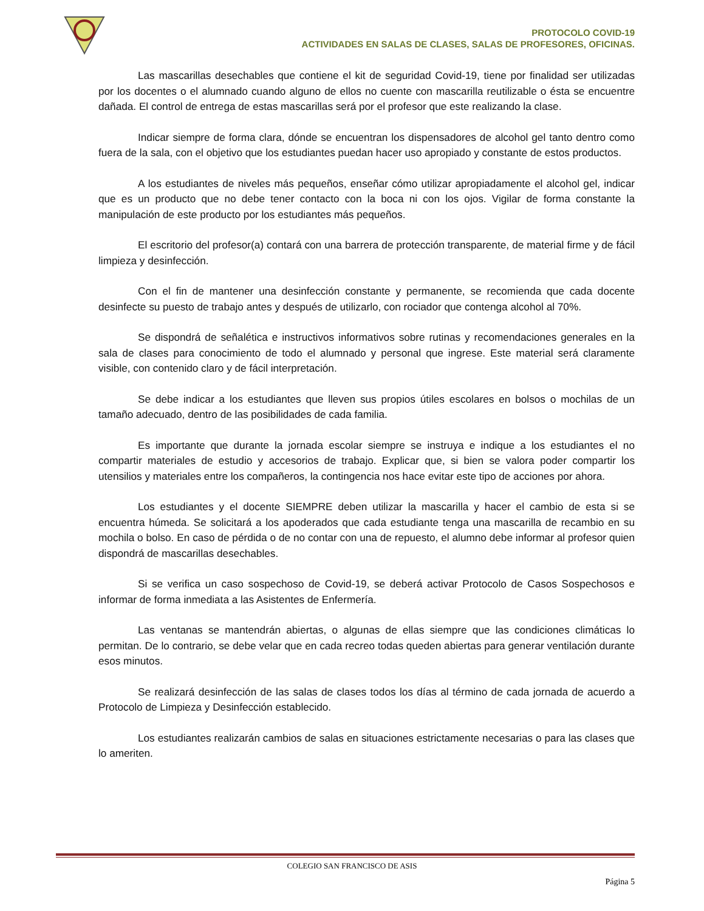PROTOCOLO COVID-19
ACTIVIDADES EN SALAS DE CLASES, SALAS DE PROFESORES, OFICINAS.
Las mascarillas desechables que contiene el kit de seguridad Covid-19, tiene por finalidad ser utilizadas por los docentes o el alumnado cuando alguno de ellos no cuente con mascarilla reutilizable o ésta se encuentre dañada. El control de entrega de estas mascarillas será por el profesor que este realizando la clase.
Indicar siempre de forma clara, dónde se encuentran los dispensadores de alcohol gel tanto dentro como fuera de la sala, con el objetivo que los estudiantes puedan hacer uso apropiado y constante de estos productos.
A los estudiantes de niveles más pequeños, enseñar cómo utilizar apropiadamente el alcohol gel, indicar que es un producto que no debe tener contacto con la boca ni con los ojos. Vigilar de forma constante la manipulación de este producto por los estudiantes más pequeños.
El escritorio del profesor(a) contará con una barrera de protección transparente, de material firme y de fácil limpieza y desinfección.
Con el fin de mantener una desinfección constante y permanente, se recomienda que cada docente desinfecte su puesto de trabajo antes y después de utilizarlo, con rociador que contenga alcohol al 70%.
Se dispondrá de señalética e instructivos informativos sobre rutinas y recomendaciones generales en la sala de clases para conocimiento de todo el alumnado y personal que ingrese. Este material será claramente visible, con contenido claro y de fácil interpretación.
Se debe indicar a los estudiantes que lleven sus propios útiles escolares en bolsos o mochilas de un tamaño adecuado, dentro de las posibilidades de cada familia.
Es importante que durante la jornada escolar siempre se instruya e indique a los estudiantes el no compartir materiales de estudio y accesorios de trabajo. Explicar que, si bien se valora poder compartir los utensilios y materiales entre los compañeros, la contingencia nos hace evitar este tipo de acciones por ahora.
Los estudiantes y el docente SIEMPRE deben utilizar la mascarilla y hacer el cambio de esta si se encuentra húmeda. Se solicitará a los apoderados que cada estudiante tenga una mascarilla de recambio en su mochila o bolso. En caso de pérdida o de no contar con una de repuesto, el alumno debe informar al profesor quien dispondrá de mascarillas desechables.
Si se verifica un caso sospechoso de Covid-19, se deberá activar Protocolo de Casos Sospechosos e informar de forma inmediata a las Asistentes de Enfermería.
Las ventanas se mantendrán abiertas, o algunas de ellas siempre que las condiciones climáticas lo permitan. De lo contrario, se debe velar que en cada recreo todas queden abiertas para generar ventilación durante esos minutos.
Se realizará desinfección de las salas de clases todos los días al término de cada jornada de acuerdo a Protocolo de Limpieza y Desinfección establecido.
Los estudiantes realizarán cambios de salas en situaciones estrictamente necesarias o para las clases que lo ameriten.
COLEGIO SAN FRANCISCO DE ASIS
Página 5